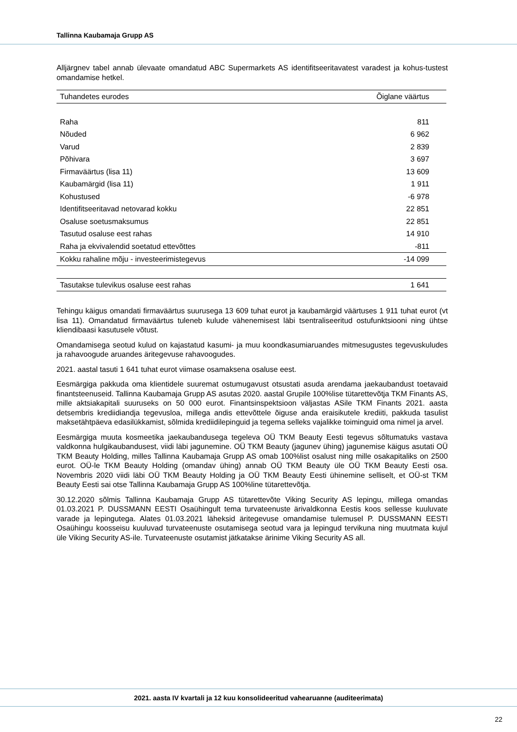Tallinna Kaubamaja Grupp AS
Alljärgnev tabel annab ülevaate omandatud ABC Supermarkets AS identifitseeritavatest varadest ja kohus-tustest omandamise hetkel.
| Tuhandetes eurodes | Õiglane väärtus |
| --- | --- |
| Raha | 811 |
| Nõuded | 6 962 |
| Varud | 2 839 |
| Põhivara | 3 697 |
| Firmaväärtus (lisa 11) | 13 609 |
| Kaubamärgid (lisa 11) | 1 911 |
| Kohustused | -6 978 |
| Identifitseeritavad netovarad kokku | 22 851 |
| Osaluse soetusmaksumus | 22 851 |
| Tasutud osaluse eest rahas | 14 910 |
| Raha ja ekvivalendid soetatud ettevõttes | -811 |
| Kokku rahaline mõju - investeerimistegevus | -14 099 |
| Tasutakse tulevikus osaluse eest rahas | 1 641 |
Tehingu käigus omandati firmaväärtus suurusega 13 609 tuhat eurot ja kaubamärgid väärtuses 1 911 tuhat eurot (vt lisa 11). Omandatud firmaväärtus tuleneb kulude vähenemisest läbi tsentraliseeritud ostufunktsiooni ning ühtse kliendibaasi kasutusele võtust.
Omandamisega seotud kulud on kajastatud kasumi- ja muu koondkasumiaruandes mitmesugustes tegevuskuludes ja rahavoogude aruandes äritegevuse rahavoogudes.
2021. aastal tasuti 1 641 tuhat eurot viimase osamaksena osaluse eest.
Eesmärgiga pakkuda oma klientidele suuremat ostumugavust otsustati asuda arendama jaekaubandust toetavaid finantsteenuseid. Tallinna Kaubamaja Grupp AS asutas 2020. aastal Grupile 100%lise tütarettevõtja TKM Finants AS, mille aktsiakapitali suuruseks on 50 000 eurot. Finantsinspektsioon väljastas ASile TKM Finants 2021. aasta detsembris krediidiandja tegevusloa, millega andis ettevõttele õiguse anda eraisikutele krediiti, pakkuda tasulist maksetähtpäeva edasilükkamist, sõlmida krediidilepinguid ja tegema selleks vajalikke toiminguid oma nimel ja arvel.
Eesmärgiga muuta kosmeetika jaekaubandusega tegeleva OÜ TKM Beauty Eesti tegevus sõltumatuks vastava valdkonna hulgikaubandusest, viidi läbi jagunemine. OÜ TKM Beauty (jagunev ühing) jagunemise käigus asutati OÜ TKM Beauty Holding, milles Tallinna Kaubamaja Grupp AS omab 100%list osalust ning mille osakapitaliks on 2500 eurot. OÜ-le TKM Beauty Holding (omandav ühing) annab OÜ TKM Beauty üle OÜ TKM Beauty Eesti osa. Novembris 2020 viidi läbi OÜ TKM Beauty Holding ja OÜ TKM Beauty Eesti ühinemine selliselt, et OÜ-st TKM Beauty Eesti sai otse Tallinna Kaubamaja Grupp AS 100%line tütarettevõtja.
30.12.2020 sõlmis Tallinna Kaubamaja Grupp AS tütarettevõte Viking Security AS lepingu, millega omandas 01.03.2021 P. DUSSMANN EESTI Osaühingult tema turvateenuste ärivaldkonna Eestis koos sellesse kuuluvate varade ja lepingutega. Alates 01.03.2021 läheksid äritegevuse omandamise tulemusel P. DUSSMANN EESTI Osaühingu koosseisu kuuluvad turvateenuste osutamisega seotud vara ja lepingud tervikuna ning muutmata kujul üle Viking Security AS-ile. Turvateenuste osutamist jätkatakse ärinime Viking Security AS all.
2021. aasta IV kvartali ja 12 kuu konsolideeritud vahearuanne (auditeerimata)
22